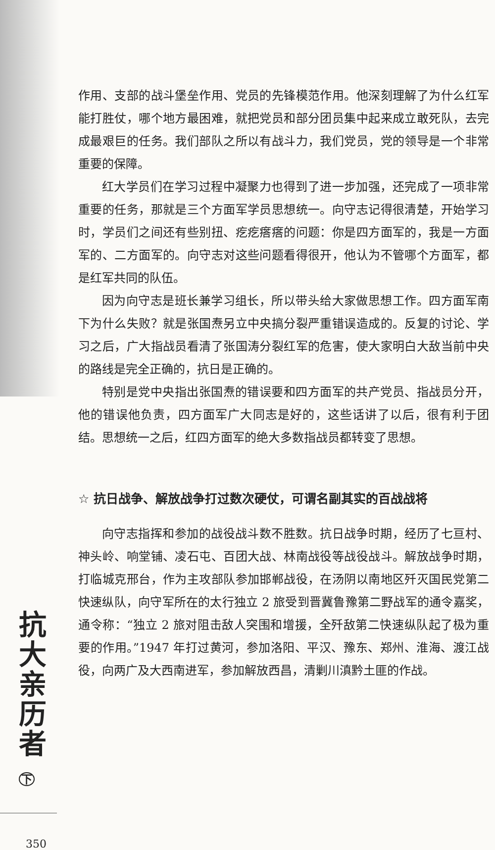作用、支部的战斗堡垒作用、党员的先锋模范作用。他深刻理解了为什么红军能打胜仗，哪个地方最困难，就把党员和部分团员集中起来成立敢死队，去完成最艰巨的任务。我们部队之所以有战斗力，我们党员，党的领导是一个非常重要的保障。
红大学员们在学习过程中凝聚力也得到了进一步加强，还完成了一项非常重要的任务，那就是三个方面军学员思想统一。向守志记得很清楚，开始学习时，学员们之间还有些别扭、疙疙瘩瘩的问题：你是四方面军的，我是一方面军的、二方面军的。向守志对这些问题看得很开，他认为不管哪个方面军，都是红军共同的队伍。
因为向守志是班长兼学习组长，所以带头给大家做思想工作。四方面军南下为什么失败？就是张国焘另立中央搞分裂严重错误造成的。反复的讨论、学习之后，广大指战员看清了张国涛分裂红军的危害，使大家明白大敌当前中央的路线是完全正确的，抗日是正确的。
特别是党中央指出张国焘的错误要和四方面军的共产党员、指战员分开，他的错误他负责，四方面军广大同志是好的，这些话讲了以后，很有利于团结。思想统一之后，红四方面军的绝大多数指战员都转变了思想。
☆ 抗日战争、解放战争打过数次硬仗，可谓名副其实的百战战将
向守志指挥和参加的战役战斗数不胜数。抗日战争时期，经历了七亘村、神头岭、响堂铺、凌石屯、百团大战、林南战役等战役战斗。解放战争时期，打临城克邢台，作为主攻部队参加邯郸战役，在汤阴以南地区歼灭国民党第二快速纵队，向守军所在的太行独立 2 旅受到晋冀鲁豫第二野战军的通令嘉奖，通令称：“独立 2 旅对阻击敌人突围和增援，全歼敌第二快速纵队起了极为重要的作用。”1947 年打过黄河，参加洛阳、平汉、豫东、郑州、淮海、渡江战役，向两广及大西南进军，参加解放西昌，清剿川滇黔土匪的作战。
抗
大
亲
历
者
下
350